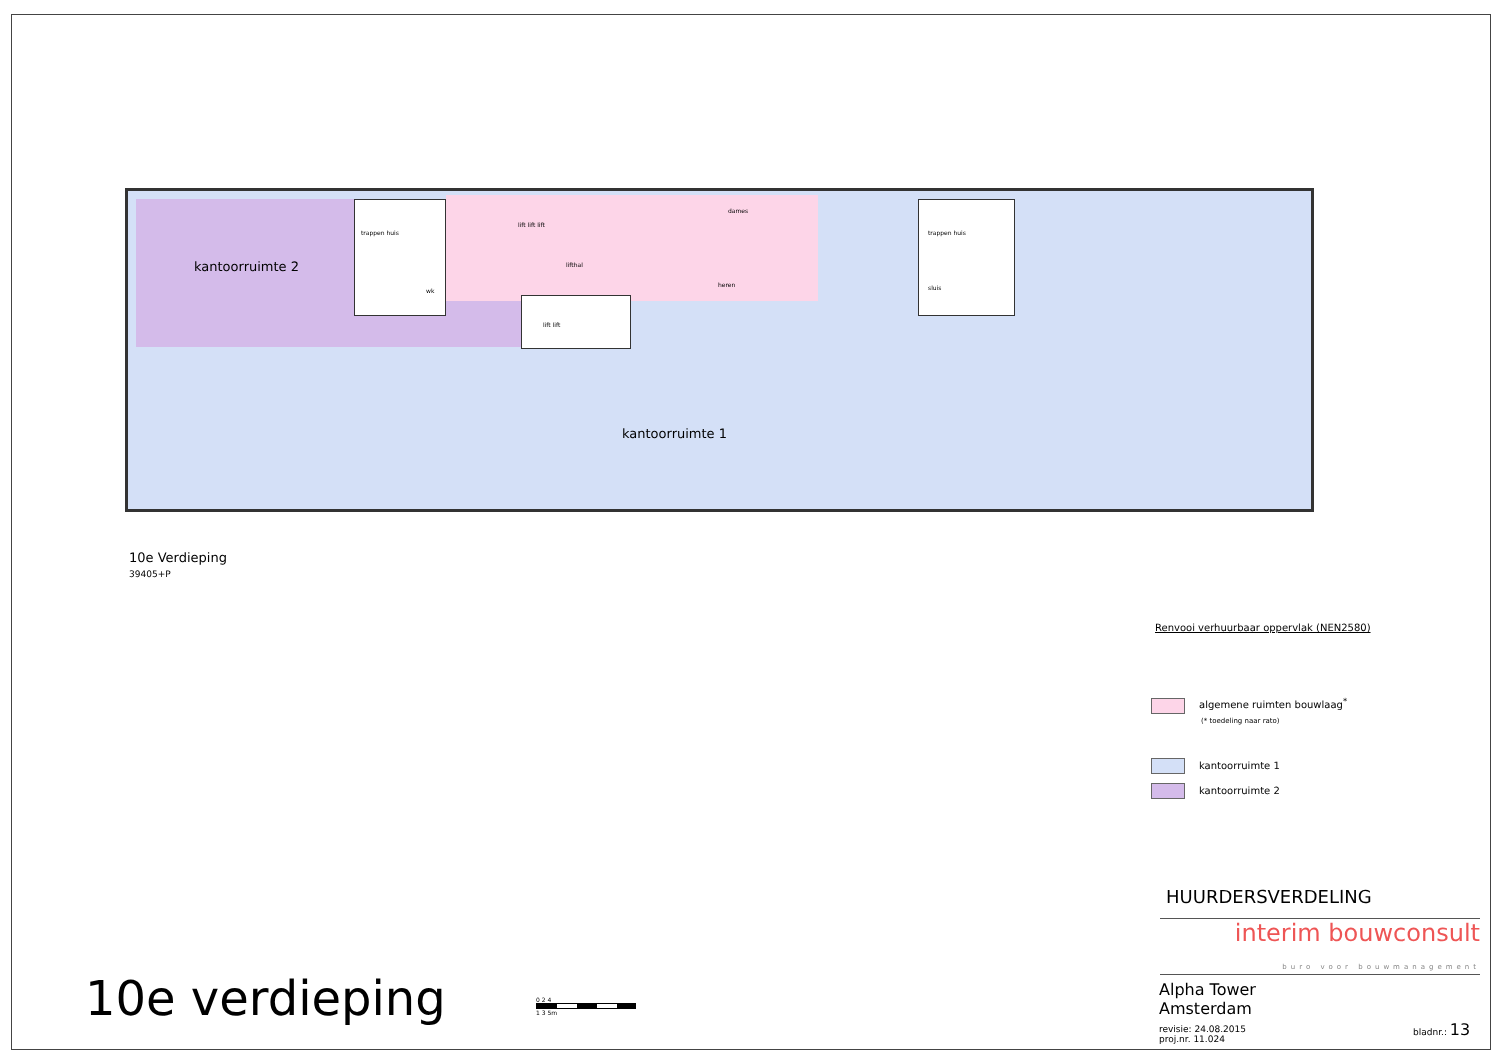kantoorruimte 2
kantoorruimte 1
lifthal
trappen huis trappen huis
sluis
wk
dames
heren
lift lift lift
lift lift
10e Verdieping
39405+P
Renvooi verhuurbaar oppervlak (NEN2580)
algemene ruimten bouwlaag<sup>*</sup>
(* toedeling naar rato)
kantoorruimte 1
kantoorruimte 2
HUURDERSVERDELING
interim bouwconsult
buro voor bouwmanagement
Alpha Tower
Amsterdam
revisie: 24.08.2015
proj.nr. 11.024
bladnr.: 13
10e verdieping
0 2 4
1 3 5m